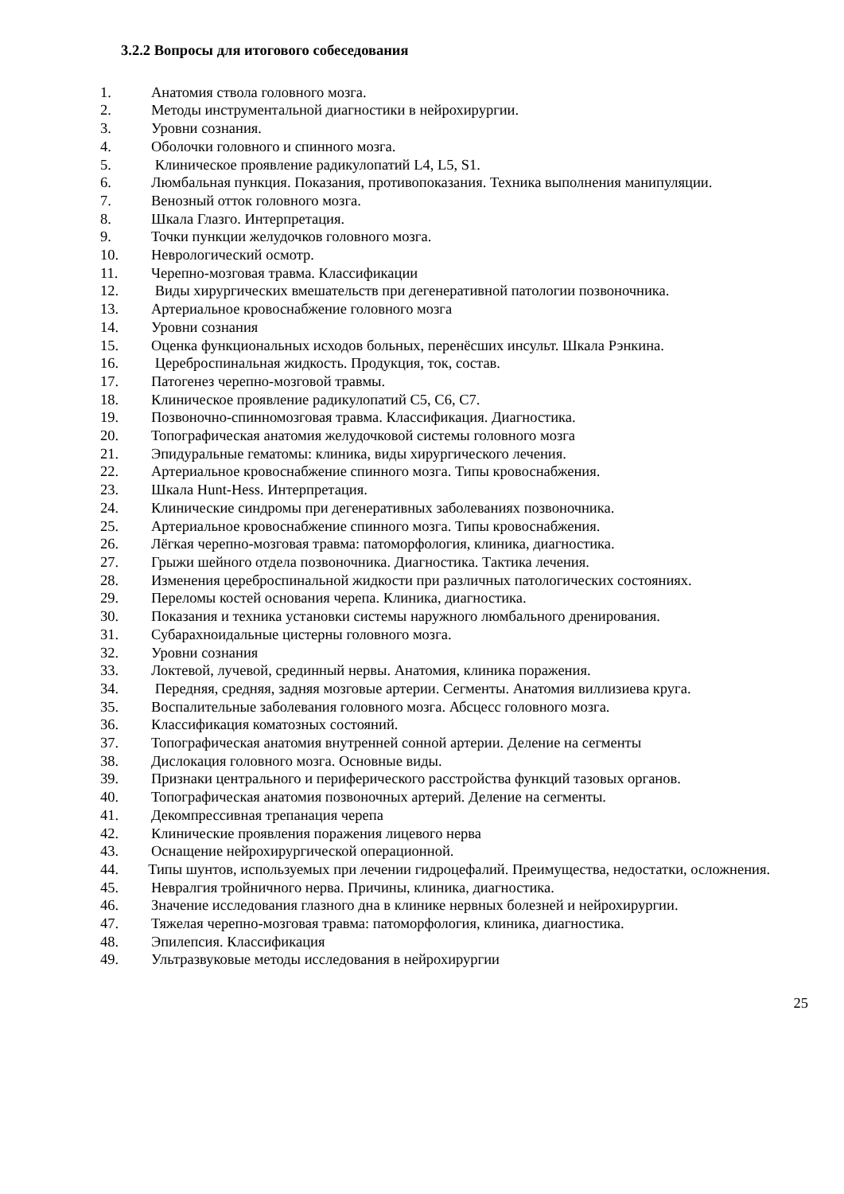3.2.2 Вопросы для итогового собеседования
1. Анатомия ствола головного мозга.
2. Методы инструментальной диагностики в нейрохирургии.
3. Уровни сознания.
4. Оболочки головного и спинного мозга.
5. Клиническое проявление радикулопатий L4, L5, S1.
6. Люмбальная пункция. Показания, противопоказания. Техника выполнения манипуляции.
7. Венозный отток головного мозга.
8. Шкала Глазго. Интерпретация.
9. Точки пункции желудочков головного мозга.
10. Неврологический осмотр.
11. Черепно-мозговая травма. Классификации
12. Виды хирургических вмешательств при дегенеративной патологии позвоночника.
13. Артериальное кровоснабжение головного мозга
14. Уровни сознания
15. Оценка функциональных исходов больных, перенёсших инсульт. Шкала Рэнкина.
16. Цереброспинальная жидкость. Продукция, ток, состав.
17. Патогенез черепно-мозговой травмы.
18. Клиническое проявление радикулопатий С5, С6, С7.
19. Позвоночно-спинномозговая травма. Классификация. Диагностика.
20. Топографическая анатомия желудочковой системы головного мозга
21. Эпидуральные гематомы: клиника, виды хирургического лечения.
22. Артериальное кровоснабжение спинного мозга. Типы кровоснабжения.
23. Шкала Hunt-Hess. Интерпретация.
24. Клинические синдромы при дегенеративных заболеваниях позвоночника.
25. Артериальное кровоснабжение спинного мозга. Типы кровоснабжения.
26. Лёгкая черепно-мозговая травма: патоморфология, клиника, диагностика.
27. Грыжи шейного отдела позвоночника. Диагностика. Тактика лечения.
28. Изменения цереброспинальной жидкости при различных патологических состояниях.
29. Переломы костей основания черепа. Клиника, диагностика.
30. Показания и техника установки системы наружного люмбального дренирования.
31. Субарахноидальные цистерны головного мозга.
32. Уровни сознания
33. Локтевой, лучевой, срединный нервы. Анатомия, клиника поражения.
34. Передняя, средняя, задняя мозговые артерии. Сегменты. Анатомия виллизиева круга.
35. Воспалительные заболевания головного мозга. Абсцесс головного мозга.
36. Классификация коматозных состояний.
37. Топографическая анатомия внутренней сонной артерии. Деление на сегменты
38. Дислокация головного мозга. Основные виды.
39. Признаки центрального и периферического расстройства функций тазовых органов.
40. Топографическая анатомия позвоночных артерий. Деление на сегменты.
41. Декомпрессивная трепанация черепа
42. Клинические проявления поражения лицевого нерва
43. Оснащение нейрохирургической операционной.
44. Типы шунтов, используемых при лечении гидроцефалий. Преимущества, недостатки, осложнения.
45. Невралгия тройничного нерва. Причины, клиника, диагностика.
46. Значение исследования глазного дна в клинике нервных болезней и нейрохирургии.
47. Тяжелая черепно-мозговая травма: патоморфология, клиника, диагностика.
48. Эпилепсия. Классификация
49. Ультразвуковые методы исследования в нейрохирургии
25